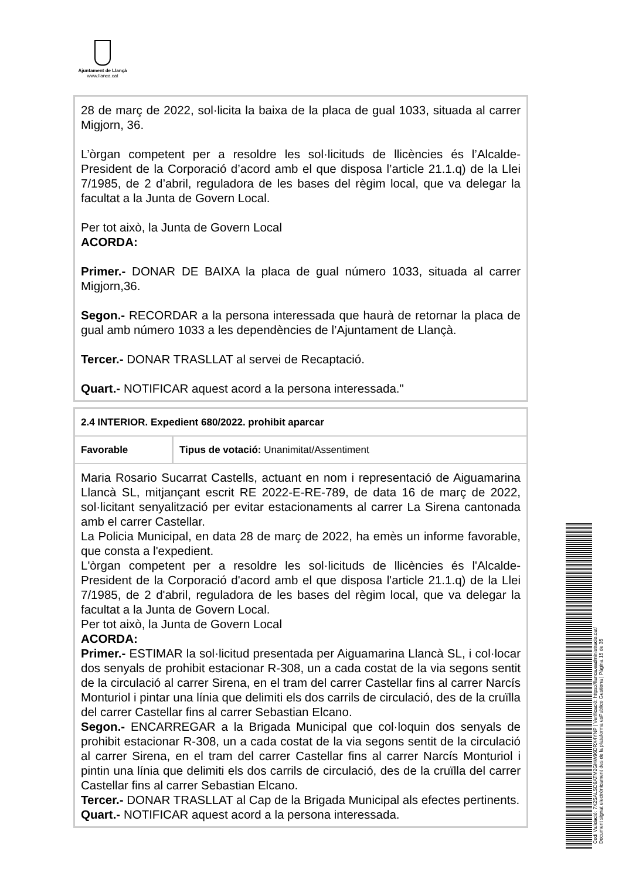Ajuntament de Llançà
www.llanca.cat
28 de març de 2022, sol·licita la baixa de la placa de gual 1033, situada al carrer Migjorn, 36.
L’òrgan competent per a resoldre les sol·licituds de llicències és l’Alcalde-President de la Corporació d’acord amb el que disposa l’article 21.1.q) de la Llei 7/1985, de 2 d’abril, reguladora de les bases del règim local, que va delegar la facultat a la Junta de Govern Local.
Per tot això, la Junta de Govern Local
ACORDA:
Primer.- DONAR DE BAIXA la placa de gual número 1033, situada al carrer Migjorn,36.
Segon.- RECORDAR a la persona interessada que haurà de retornar la placa de gual amb número 1033 a les dependències de l’Ajuntament de Llançà.
Tercer.- DONAR TRASLLAT al servei de Recaptació.
Quart.- NOTIFICAR aquest acord a la persona interessada."
| 2.4 INTERIOR. Expedient 680/2022. prohibit aparcar | |
| Favorable | Tipus de votació: Unanimitat/Assentiment |
Maria Rosario Sucarrat Castells, actuant en nom i representació de Aiguamarina Llancà SL, mitjançant escrit RE 2022-E-RE-789, de data 16 de març de 2022, sol·licitant senyalització per evitar estacionaments al carrer La Sirena cantonada amb el carrer Castellar.
La Policia Municipal, en data 28 de març de 2022, ha emès un informe favorable, que consta a l'expedient.
L'òrgan competent per a resoldre les sol·licituds de llicències és l'Alcalde-President de la Corporació d'acord amb el que disposa l'article 21.1.q) de la Llei 7/1985, de 2 d'abril, reguladora de les bases del règim local, que va delegar la facultat a la Junta de Govern Local.
Per tot això, la Junta de Govern Local
ACORDA:
Primer.- ESTIMAR la sol·licitud presentada per Aiguamarina Llancà SL, i col·locar dos senyals de prohibit estacionar R-308, un a cada costat de la via segons sentit de la circulació al carrer Sirena, en el tram del carrer Castellar fins al carrer Narcís Monturiol i pintar una línia que delimiti els dos carrils de circulació, des de la cruïlla del carrer Castellar fins al carrer Sebastian Elcano.
Segon.- ENCARREGAR a la Brigada Municipal que col·loquin dos senyals de prohibit estacionar R-308, un a cada costat de la via segons sentit de la circulació al carrer Sirena, en el tram del carrer Castellar fins al carrer Narcís Monturiol i pintin una línia que delimiti els dos carrils de circulació, des de la cruïlla del carrer Castellar fins al carrer Sebastian Elcano.
Tercer.- DONAR TRASLLAT al Cap de la Brigada Municipal als efectes pertinents.
Quart.- NOTIFICAR aquest acord a la persona interessada.
Codi Validació: 7X2SALSD9ATM2GHW96DRX4YNP | Verificació: https://llanca.eadministracio.cat/
Document signat electrònicament des de la plataforma esPublico Gestiona | Pàgina 15 de 35